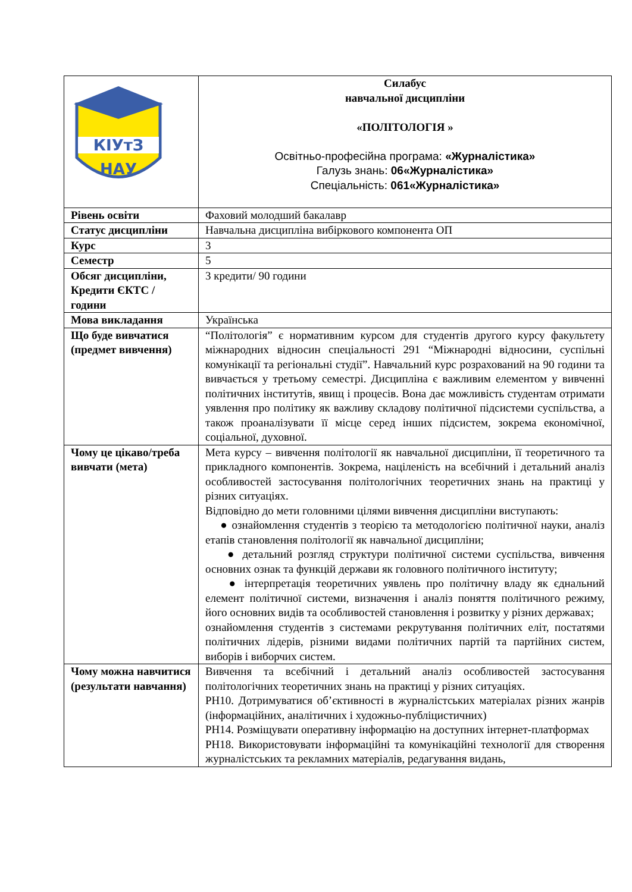| КІУтЗ НАУ | Силабус навчальної дисципліни «ПОЛІТОЛОГІЯ » Освітньо-професійна програма: «Журналістика» Галузь знань: 06«Журналістика» Спеціальність: 061«Журналістика» |
| Рівень освіти | Фаховий молодший бакалавр |
| Статус дисципліни | Навчальна дисципліна вибіркового компонента ОП |
| Курс | 3 |
| Семестр | 5 |
| Обсяг дисципліни, Кредити ЄКТС / години | 3 кредити/ 90 години |
| Мова викладання | Українська |
| Що буде вивчатися (предмет вивчення) | “Політологія” є нормативним курсом для студентів другого курсу факультету міжнародних відносин спеціальності 291 “Міжнародні відносини, суспільні комунікації та регіональні студії”. Навчальний курс розрахований на 90 години та вивчається у третьому семестрі. Дисципліна є важливим елементом у вивченні політичних інститутів, явищ і процесів. Вона дає можливість студентам отримати уявлення про політику як важливу складову політичної підсистеми суспільства, а також проаналізувати її місце серед інших підсистем, зокрема економічної, соціальної, духовної. |
| Чому це цікаво/треба вивчати (мета) | Мета курсу – вивчення політології як навчальної дисципліни, її теоретичного та прикладного компонентів. Зокрема, націленість на всебічний і детальний аналіз особливостей застосування політологічних теоретичних знань на практиці у різних ситуаціях. Відповідно до мети головними цілями вивчення дисципліни виступають: ● ознайомлення студентів з теорією та методологією політичної науки, аналіз етапів становлення політології як навчальної дисципліни; ● детальний розгляд структури політичної системи суспільства, вивчення основних ознак та функцій держави як головного політичного інституту; ● інтерпретація теоретичних уявлень про політичну владу як єднальний елемент політичної системи, визначення і аналіз поняття політичного режиму, його основних видів та особливостей становлення і розвитку у різних державах; ознайомлення студентів з системами рекрутування політичних еліт, постатями політичних лідерів, різними видами політичних партій та партійних систем, виборів і виборчих систем. |
| Чому можна навчитися (результати навчання) | Вивчення та всебічний і детальний аналіз особливостей застосування політологічних теоретичних знань на практиці у різних ситуаціях. РН10. Дотримуватися об’єктивності в журналістських матеріалах різних жанрів (інформаційних, аналітичних і художньо-публіцистичних) РН14. Розміщувати оперативну інформацію на доступних інтернет-платформах РН18. Використовувати інформаційні та комунікаційні технології для створення журналістських та рекламних матеріалів, редагування видань, |